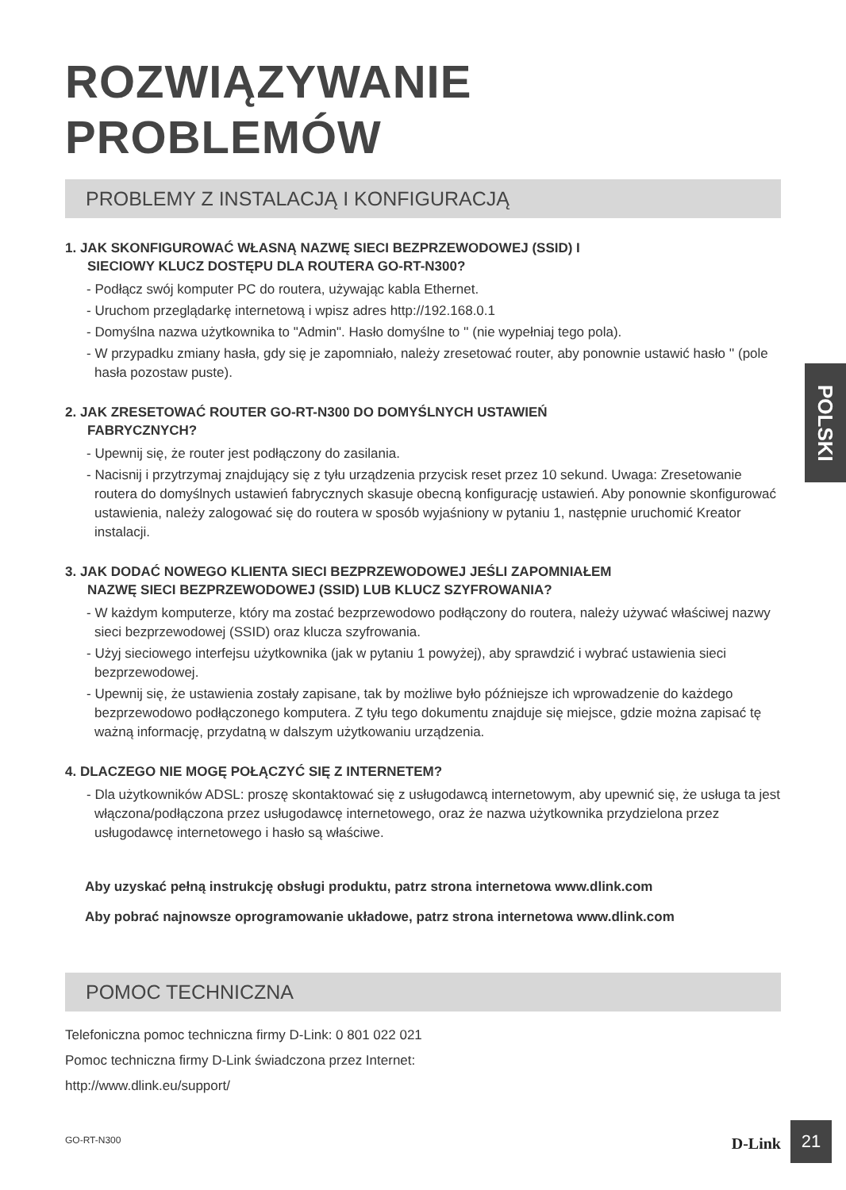ROZWIĄZYWANIE PROBLEMÓW
PROBLEMY Z INSTALACJĄ I KONFIGURACJĄ
1. JAK SKONFIGUROWAĆ WŁASNĄ NAZWĘ SIECI BEZPRZEWODOWEJ (SSID) I
SIECIOWY KLUCZ DOSTĘPU DLA ROUTERA GO-RT-N300?
- Podłącz swój komputer PC do routera, używając kabla Ethernet.
- Uruchom przeglądarkę internetową i wpisz adres http://192.168.0.1
- Domyślna nazwa użytkownika to "Admin". Hasło domyślne to '' (nie wypełniaj tego pola).
- W przypadku zmiany hasła, gdy się je zapomniało, należy zresetować router, aby ponownie ustawić hasło '' (pole hasła pozostaw puste).
2. JAK ZRESETOWAĆ ROUTER GO-RT-N300 DO DOMYŚLNYCH USTAWIEŃ
FABRYCZNYCH?
- Upewnij się, że router jest podłączony do zasilania.
- Nacisnij i przytrzymaj znajdujący się z tyłu urządzenia przycisk reset przez 10 sekund. Uwaga: Zresetowanie routera do domyślnych ustawień fabrycznych skasuje obecną konfigurację ustawień. Aby ponownie skonfigurować ustawienia, należy zalogować się do routera w sposób wyjaśniony w pytaniu 1, następnie uruchomić Kreator instalacji.
3. JAK DODAĆ NOWEGO KLIENTA SIECI BEZPRZEWODOWEJ JEŚLI ZAPOMNIAŁEM
NAZWĘ SIECI BEZPRZEWODOWEJ (SSID) LUB KLUCZ SZYFROWANIA?
- W każdym komputerze, który ma zostać bezprzewodowo podłączony do routera, należy używać właściwej nazwy sieci bezprzewodowej (SSID) oraz klucza szyfrowania.
- Użyj sieciowego interfejsu użytkownika (jak w pytaniu 1 powyżej), aby sprawdzić i wybrać ustawienia sieci bezprzewodowej.
- Upewnij się, że ustawienia zostały zapisane, tak by możliwe było późniejsze ich wprowadzenie do każdego bezprzewodowo podłączonego komputera. Z tyłu tego dokumentu znajduje się miejsce, gdzie można zapisać tę ważną informację, przydatną w dalszym użytkowaniu urządzenia.
4. DLACZEGO NIE MOGĘ POŁĄCZYĆ SIĘ Z INTERNETEM?
- Dla użytkowników ADSL: proszę skontaktować się z usługodawcą internetowym, aby upewnić się, że usługa ta jest włączona/podłączona przez usługodawcę internetowego, oraz że nazwa użytkownika przydzielona przez usługodawcę internetowego i hasło są właściwe.
Aby uzyskać pełną instrukcję obsługi produktu, patrz strona internetowa www.dlink.com
Aby pobrać najnowsze oprogramowanie układowe, patrz strona internetowa www.dlink.com
POMOC TECHNICZNA
Telefoniczna pomoc techniczna firmy D-Link: 0 801 022 021
Pomoc techniczna firmy D-Link świadczona przez Internet:
http://www.dlink.eu/support/
POLSKI
GO-RT-N300 D-Link 21